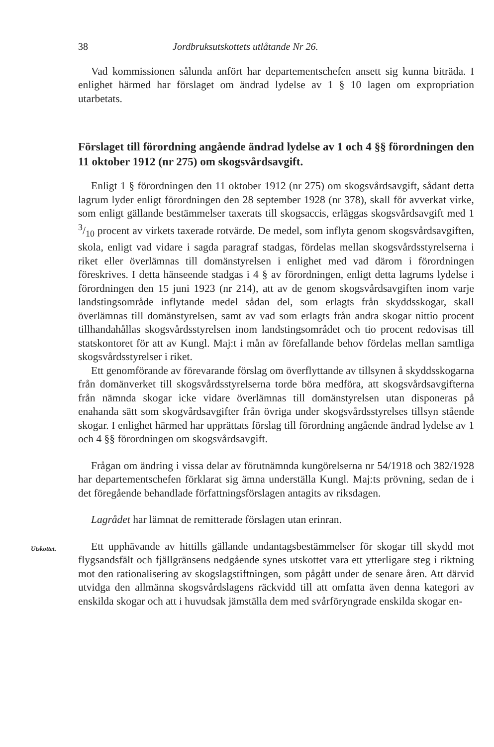38 Jordbruksutskottets utlåtande Nr 26.
Vad kommissionen sålunda anfört har departementschefen ansett sig kunna biträda. I enlighet härmed har förslaget om ändrad lydelse av 1 § 10 lagen om expropriation utarbetats.
Förslaget till förordning angående ändrad lydelse av 1 och 4 §§ förordningen den 11 oktober 1912 (nr 275) om skogsvårdsavgift.
Enligt 1 § förordningen den 11 oktober 1912 (nr 275) om skogsvårdsavgift, sådant detta lagrum lyder enligt förordningen den 28 september 1928 (nr 378), skall för avverkat virke, som enligt gällande bestämmelser taxerats till skogsaccis, erläggas skogsvårdsavgift med 1 3/10 procent av virkets taxerade rotvärde. De medel, som inflyta genom skogsvårdsavgiften, skola, enligt vad vidare i sagda paragraf stadgas, fördelas mellan skogsvårdsstyrelserna i riket eller överlämnas till domänstyrelsen i enlighet med vad därom i förordningen föreskrives. I detta hänseende stadgas i 4 § av förordningen, enligt detta lagrums lydelse i förordningen den 15 juni 1923 (nr 214), att av de genom skogsvårdsavgiften inom varje landstingsområde inflytande medel sådan del, som erlagts från skyddsskogar, skall överlämnas till domänstyrelsen, samt av vad som erlagts från andra skogar nittio procent tillhandahållas skogsvårdsstyrelsen inom landstingsområdet och tio procent redovisas till statskontoret för att av Kungl. Maj:t i mån av förefallande behov fördelas mellan samtliga skogsvårdsstyrelser i riket.
Ett genomförande av förevarande förslag om överflyttande av tillsynen å skyddsskogarna från domänverket till skogsvårdsstyrelserna torde böra medföra, att skogsvårdsavgifterna från nämnda skogar icke vidare överlämnas till domänstyrelsen utan disponeras på enahanda sätt som skogvårdsavgifter från övriga under skogsvårdsstyrelses tillsyn stående skogar. I enlighet härmed har upprättats förslag till förordning angående ändrad lydelse av 1 och 4 §§ förordningen om skogsvårdsavgift.
Frågan om ändring i vissa delar av förutnämnda kungörelserna nr 54/1918 och 382/1928 har departementschefen förklarat sig ämna underställa Kungl. Maj:ts prövning, sedan de i det föregående behandlade författningsförslagen antagits av riksdagen.
Lagrådet har lämnat de remitterade förslagen utan erinran.
Utskottet.
Ett upphävande av hittills gällande undantagsbestämmelser för skogar till skydd mot flygsandsfält och fjällgränsens nedgående synes utskottet vara ett ytterligare steg i riktning mot den rationalisering av skogslagstiftningen, som pågått under de senare åren. Att därvid utvidga den allmänna skogsvårdslagens räckvidd till att omfatta även denna kategori av enskilda skogar och att i huvudsak jämställa dem med svårföryngrade enskilda skogar en-